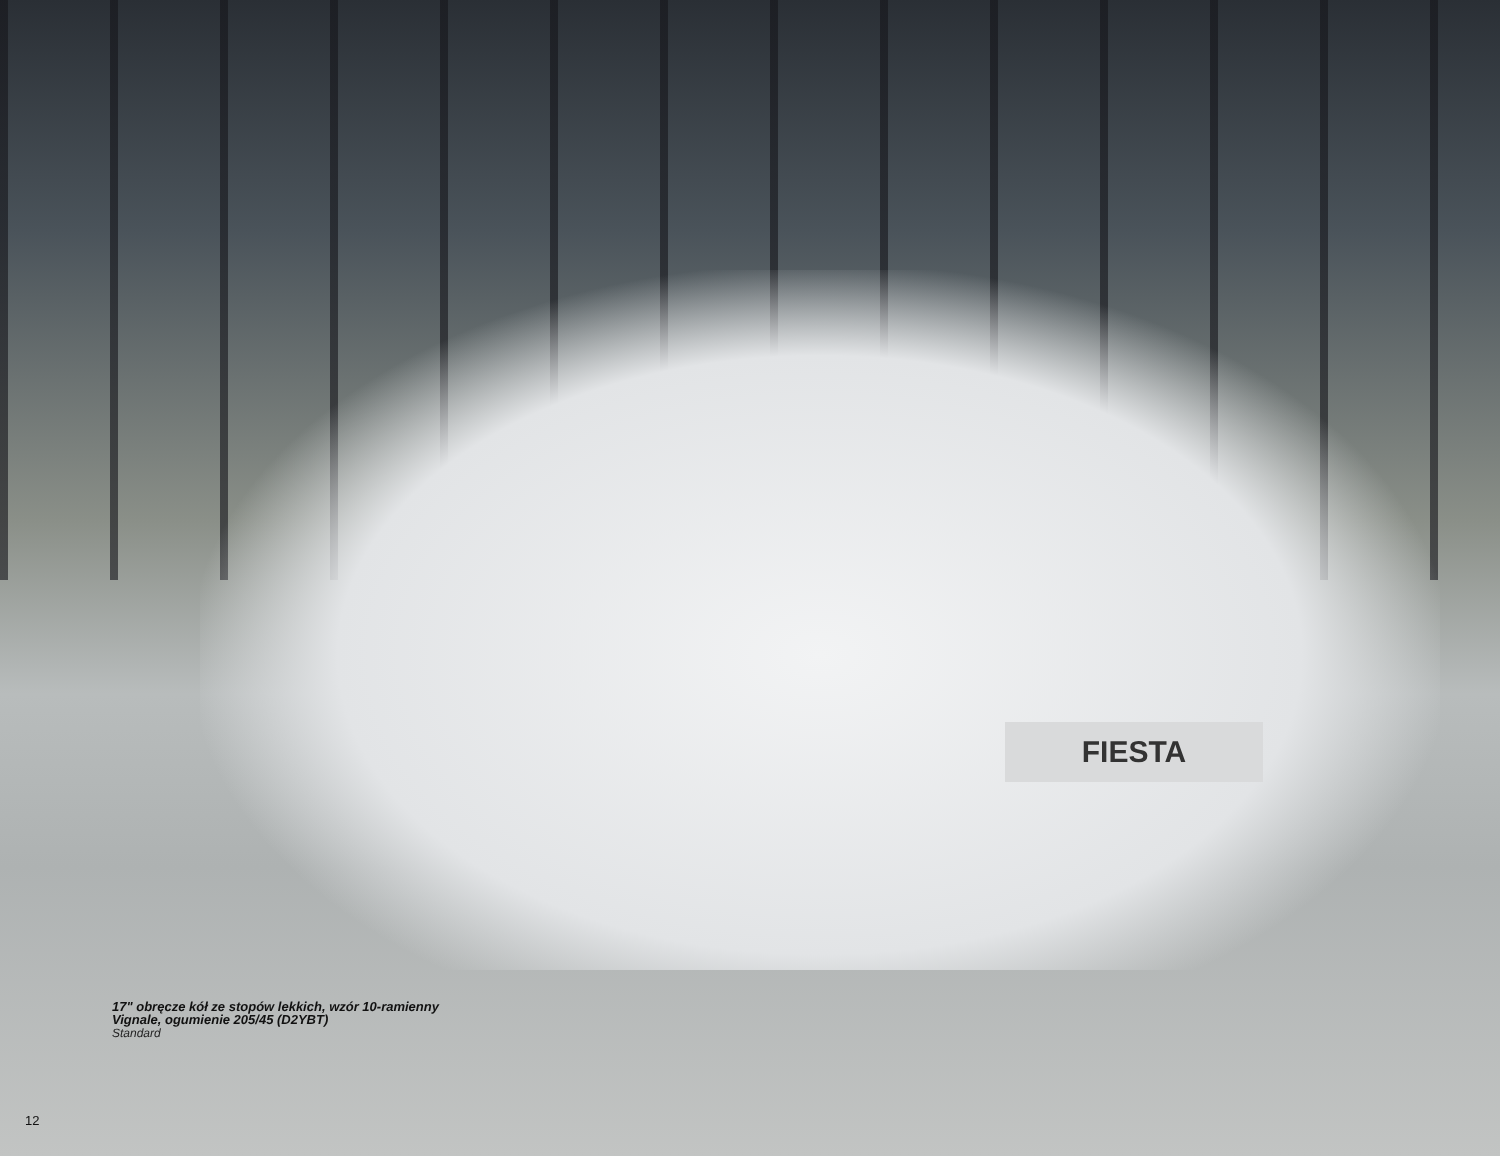FIESTA
17" obręcze kół ze stopów lekkich, wzór 10-ramienny
Vignale, ogumienie 205/45 (D2YBT)
Standard
12